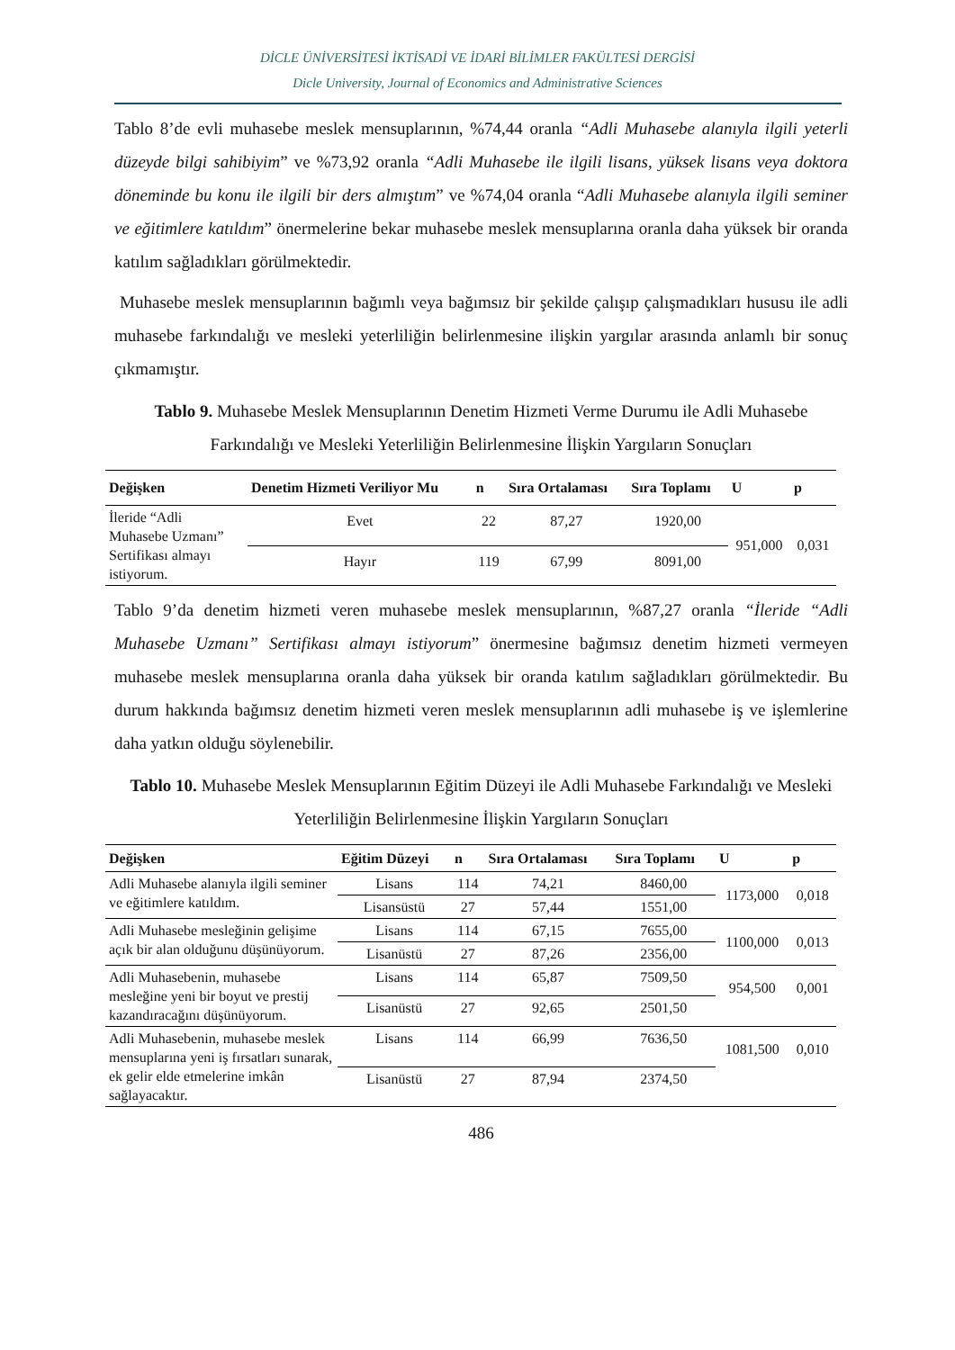DİCLE ÜNİVERSİTESİ İKTİSADİ VE İDARİ BİLİMLER FAKÜLTESİ DERGİSİ
Dicle University, Journal of Economics and Administrative Sciences
Tablo 8’de evli muhasebe meslek mensuplarının, %74,44 oranla “Adli Muhasebe alanıyla ilgili yeterli düzeyde bilgi sahibiyim” ve %73,92 oranla “Adli Muhasebe ile ilgili lisans, yüksek lisans veya doktora döneminde bu konu ile ilgili bir ders almıştım” ve %74,04 oranla “Adli Muhasebe alanıyla ilgili seminer ve eğitimlere katıldım” önermelerine bekar muhasebe meslek mensuplarına oranla daha yüksek bir oranda katılım sağladıkları görülmektedir.
Muhasebe meslek mensuplarının bağımlı veya bağımsız bir şekilde çalışıp çalışmadıkları hususu ile adli muhasebe farkındalığı ve mesleki yeterliliğin belirlenmesine ilişkin yargılar arasında anlamlı bir sonuç çıkmamıştır.
Tablo 9. Muhasebe Meslek Mensuplarının Denetim Hizmeti Verme Durumu ile Adli Muhasebe Farkındalığı ve Mesleki Yeterliliğin Belirlenmesine İlişkin Yargıların Sonuçları
| Değişken | Denetim Hizmeti Veriliyor Mu | n | Sıra Ortalaması | Sıra Toplamı | U | p |
| --- | --- | --- | --- | --- | --- | --- |
| İleride “Adli Muhasebe Uzmanı” Sertifikası almayı istiyorum. | Evet | 22 | 87,27 | 1920,00 | 951,000 | 0,031 |
| | Hayır | 119 | 67,99 | 8091,00 | | |
Tablo 9’da denetim hizmeti veren muhasebe meslek mensuplarının, %87,27 oranla “İleride “Adli Muhasebe Uzmanı” Sertifikası almayı istiyorum” önermesine bağımsız denetim hizmeti vermeyen muhasebe meslek mensuplarına oranla daha yüksek bir oranda katılım sağladıkları görülmektedir. Bu durum hakkında bağımsız denetim hizmeti veren meslek mensuplarının adli muhasebe iş ve işlemlerine daha yatkın olduğu söylenebilir.
Tablo 10. Muhasebe Meslek Mensuplarının Eğitim Düzeyi ile Adli Muhasebe Farkındalığı ve Mesleki Yeterliliğin Belirlenmesine İlişkin Yargıların Sonuçları
| Değişken | Eğitim Düzeyi | n | Sıra Ortalaması | Sıra Toplamı | U | p |
| --- | --- | --- | --- | --- | --- | --- |
| Adli Muhasebe alanıyla ilgili seminer ve eğitimlere katıldım. | Lisans | 114 | 74,21 | 8460,00 | 1173,000 | 0,018 |
| | Lisansüstü | 27 | 57,44 | 1551,00 | | |
| Adli Muhasebe mesleğinin gelişime açık bir alan olduğunu düşünüyorum. | Lisans | 114 | 67,15 | 7655,00 | 1100,000 | 0,013 |
| | Lisanüstü | 27 | 87,26 | 2356,00 | | |
| Adli Muhasebenin, muhasebe mesleğine yeni bir boyut ve prestij kazandıracağını düşünüyorum. | Lisans | 114 | 65,87 | 7509,50 | 954,500 | 0,001 |
| | Lisanüstü | 27 | 92,65 | 2501,50 | | |
| Adli Muhasebenin, muhasebe meslek mensuplarına yeni iş fırsatları sunarak, ek gelir elde etmelerine imkân sağlayacaktır. | Lisans | 114 | 66,99 | 7636,50 | 1081,500 | 0,010 |
| | Lisanüstü | 27 | 87,94 | 2374,50 | | |
486